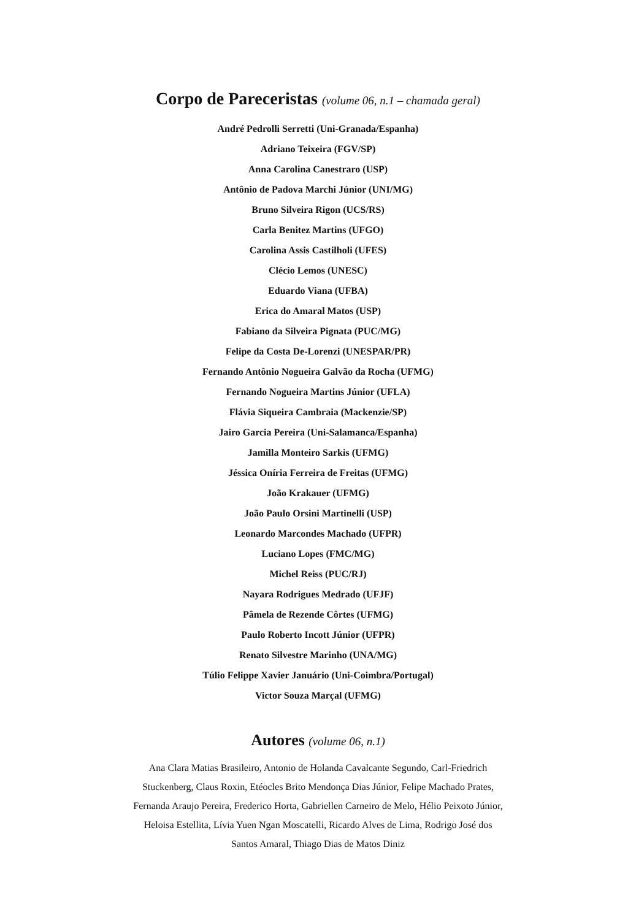Corpo de Pareceristas (volume 06, n.1 – chamada geral)
André Pedrolli Serretti (Uni-Granada/Espanha)
Adriano Teixeira (FGV/SP)
Anna Carolina Canestraro (USP)
Antônio de Padova Marchi Júnior (UNI/MG)
Bruno Silveira Rigon (UCS/RS)
Carla Benitez Martins (UFGO)
Carolina Assis Castilholi (UFES)
Clécio Lemos (UNESC)
Eduardo Viana (UFBA)
Erica do Amaral Matos (USP)
Fabiano da Silveira Pignata (PUC/MG)
Felipe da Costa De-Lorenzi (UNESPAR/PR)
Fernando Antônio Nogueira Galvão da Rocha (UFMG)
Fernando Nogueira Martins Júnior (UFLA)
Flávia Siqueira Cambraia (Mackenzie/SP)
Jairo Garcia Pereira (Uni-Salamanca/Espanha)
Jamilla Monteiro Sarkis (UFMG)
Jéssica Oníria Ferreira de Freitas (UFMG)
João Krakauer (UFMG)
João Paulo Orsini Martinelli (USP)
Leonardo Marcondes Machado (UFPR)
Luciano Lopes (FMC/MG)
Michel Reiss (PUC/RJ)
Nayara Rodrigues Medrado (UFJF)
Pâmela de Rezende Côrtes (UFMG)
Paulo Roberto Incott Júnior (UFPR)
Renato Silvestre Marinho (UNA/MG)
Túlio Felippe Xavier Januário (Uni-Coimbra/Portugal)
Victor Souza Marçal (UFMG)
Autores (volume 06, n.1)
Ana Clara Matias Brasileiro, Antonio de Holanda Cavalcante Segundo, Carl-Friedrich Stuckenberg, Claus Roxin, Etéocles Brito Mendonça Dias Júnior, Felipe Machado Prates, Fernanda Araujo Pereira, Frederico Horta, Gabriellen Carneiro de Melo, Hélio Peixoto Júnior, Heloisa Estellita, Lívia Yuen Ngan Moscatelli, Ricardo Alves de Lima, Rodrigo José dos Santos Amaral, Thiago Dias de Matos Diniz